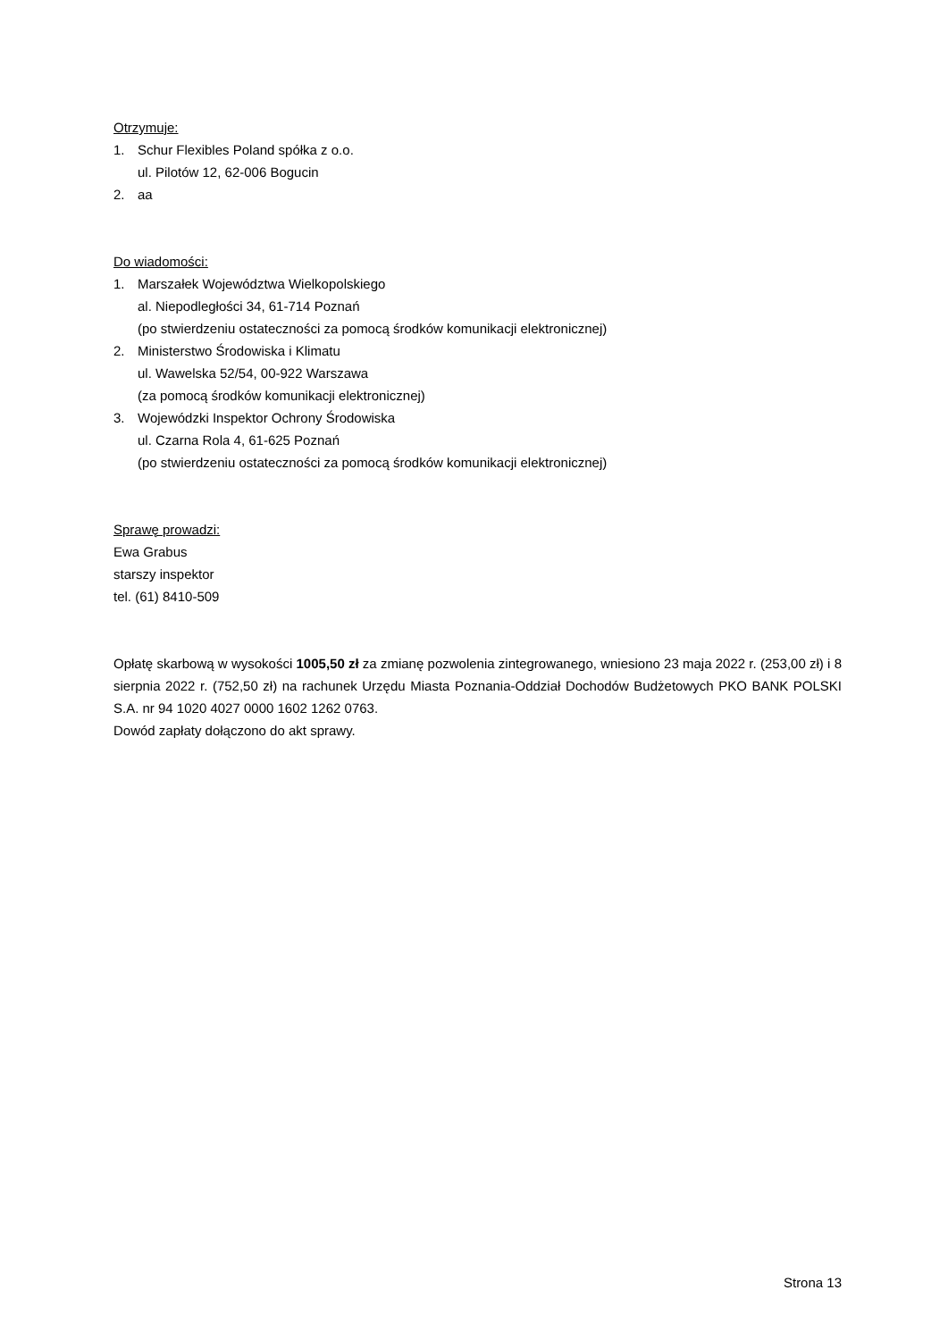Otrzymuje:
1. Schur Flexibles Poland spółka z o.o.
ul. Pilotów 12, 62-006 Bogucin
2. aa
Do wiadomości:
1. Marszałek Województwa Wielkopolskiego
al. Niepodległości 34, 61-714 Poznań
(po stwierdzeniu ostateczności za pomocą środków komunikacji elektronicznej)
2. Ministerstwo Środowiska i Klimatu
ul. Wawelska 52/54, 00-922 Warszawa
(za pomocą środków komunikacji elektronicznej)
3. Wojewódzki Inspektor Ochrony Środowiska
ul. Czarna Rola 4, 61-625 Poznań
(po stwierdzeniu ostateczności za pomocą środków komunikacji elektronicznej)
Sprawę prowadzi:
Ewa Grabus
starszy inspektor
tel. (61) 8410-509
Opłatę skarbową w wysokości 1005,50 zł za zmianę pozwolenia zintegrowanego, wniesiono 23 maja 2022 r. (253,00 zł) i 8 sierpnia 2022 r. (752,50 zł) na rachunek Urzędu Miasta Poznania-Oddział Dochodów Budżetowych PKO BANK POLSKI S.A. nr 94 1020 4027 0000 1602 1262 0763.
Dowód zapłaty dołączono do akt sprawy.
Strona 13